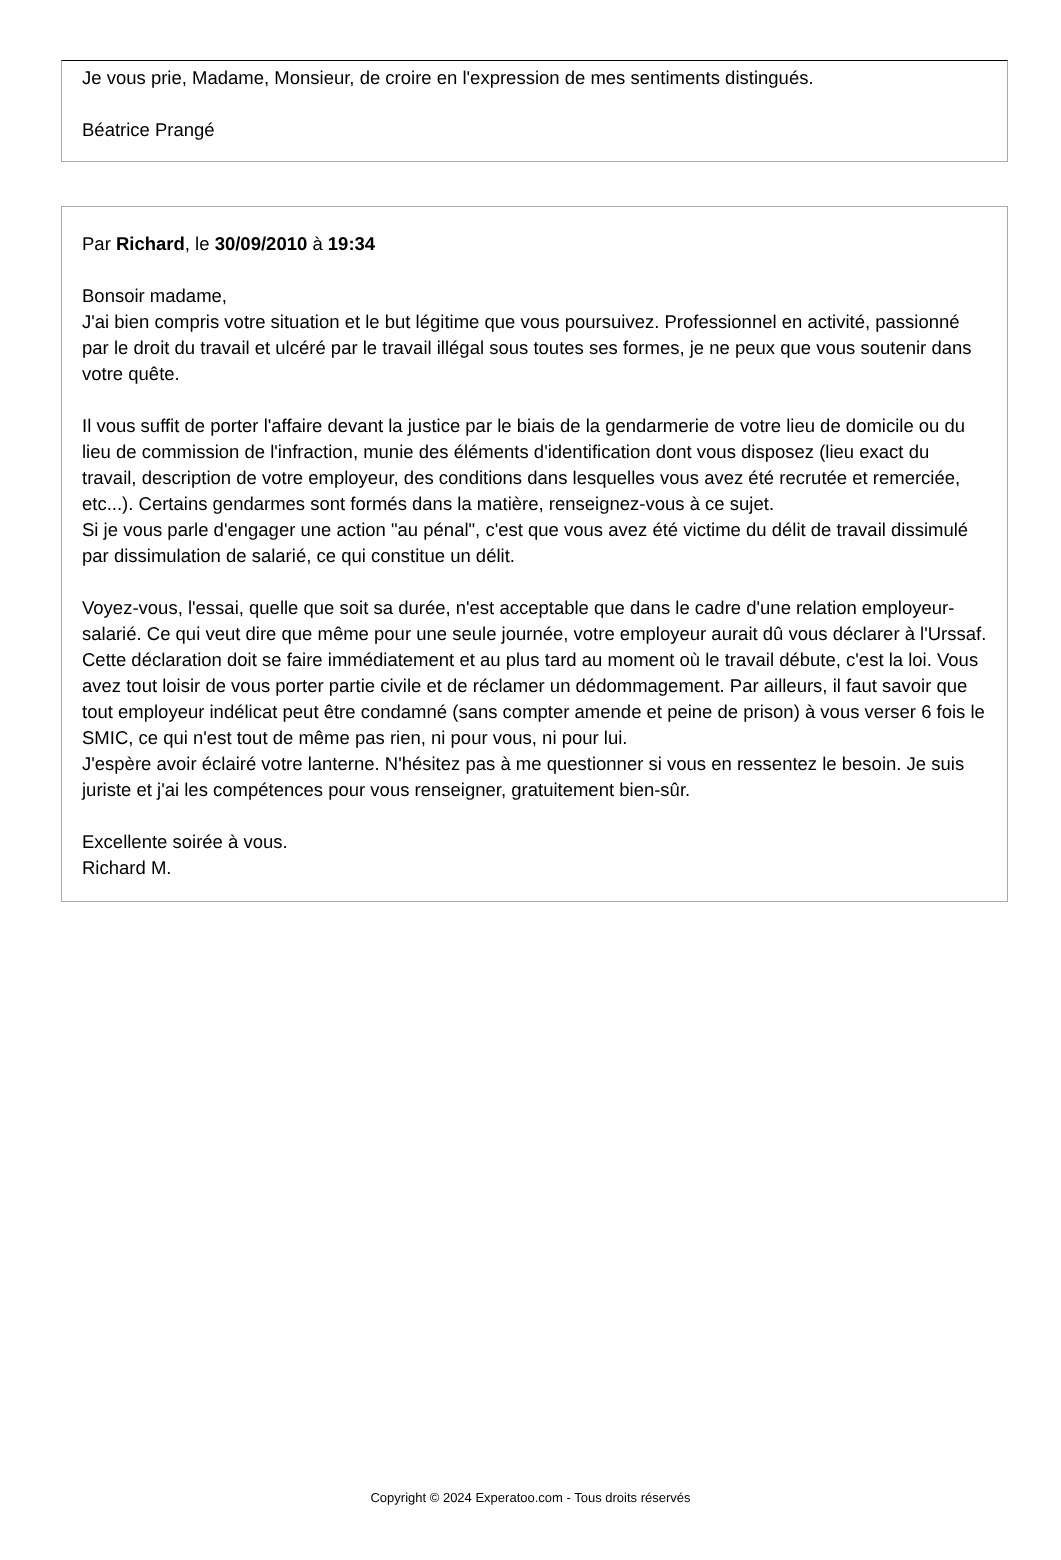Je vous prie, Madame, Monsieur, de croire en l'expression de mes sentiments distingués.
Béatrice Prangé
Par Richard, le 30/09/2010 à 19:34
Bonsoir madame,
J'ai bien compris votre situation et le but légitime que vous poursuivez. Professionnel en activité, passionné par le droit du travail et ulcéré par le travail illégal sous toutes ses formes, je ne peux que vous soutenir dans votre quête.
Il vous suffit de porter l'affaire devant la justice par le biais de la gendarmerie de votre lieu de domicile ou du lieu de commission de l'infraction, munie des éléments d'identification dont vous disposez (lieu exact du travail, description de votre employeur, des conditions dans lesquelles vous avez été recrutée et remerciée, etc...). Certains gendarmes sont formés dans la matière, renseignez-vous à ce sujet.
Si je vous parle d'engager une action "au pénal", c'est que vous avez été victime du délit de travail dissimulé par dissimulation de salarié, ce qui constitue un délit.
Voyez-vous, l'essai, quelle que soit sa durée, n'est acceptable que dans le cadre d'une relation employeur-salarié. Ce qui veut dire que même pour une seule journée, votre employeur aurait dû vous déclarer à l'Urssaf. Cette déclaration doit se faire immédiatement et au plus tard au moment où le travail débute, c'est la loi. Vous avez tout loisir de vous porter partie civile et de réclamer un dédommagement. Par ailleurs, il faut savoir que tout employeur indélicat peut être condamné (sans compter amende et peine de prison) à vous verser 6 fois le SMIC, ce qui n'est tout de même pas rien, ni pour vous, ni pour lui.
J'espère avoir éclairé votre lanterne. N'hésitez pas à me questionner si vous en ressentez le besoin. Je suis juriste et j'ai les compétences pour vous renseigner, gratuitement bien-sûr.
Excellente soirée à vous.
Richard M.
Copyright © 2024 Experatoo.com - Tous droits réservés